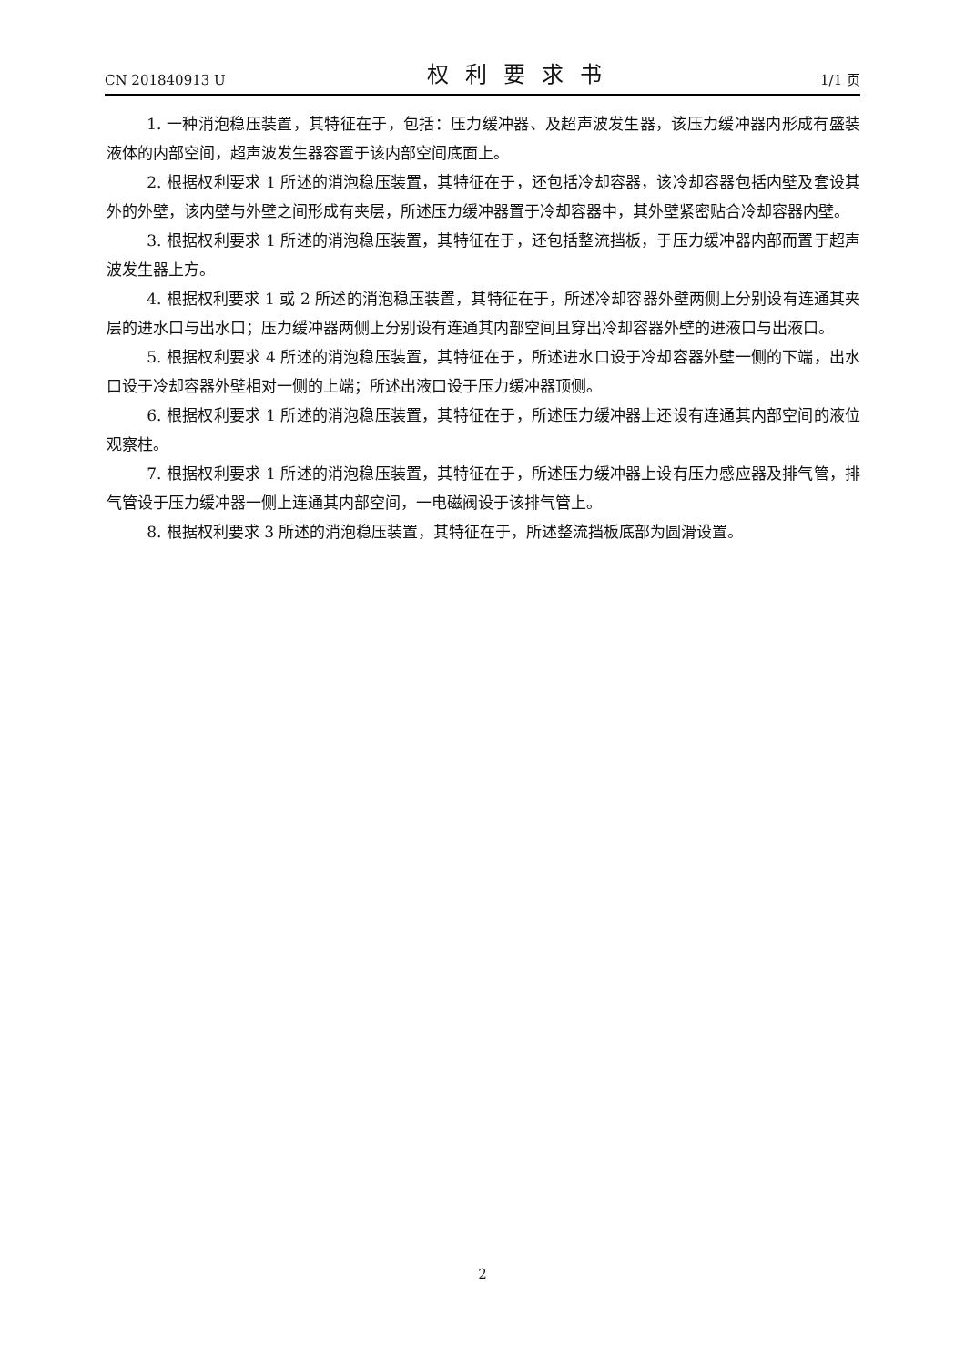CN 201840913 U 权利要求书 1/1 页
1. 一种消泡稳压装置，其特征在于，包括：压力缓冲器、及超声波发生器，该压力缓冲器内形成有盛装液体的内部空间，超声波发生器容置于该内部空间底面上。
2. 根据权利要求 1 所述的消泡稳压装置，其特征在于，还包括冷却容器，该冷却容器包括内壁及套设其外的外壁，该内壁与外壁之间形成有夹层，所述压力缓冲器置于冷却容器中，其外壁紧密贴合冷却容器内壁。
3. 根据权利要求 1 所述的消泡稳压装置，其特征在于，还包括整流挡板，于压力缓冲器内部而置于超声波发生器上方。
4. 根据权利要求 1 或 2 所述的消泡稳压装置，其特征在于，所述冷却容器外壁两侧上分别设有连通其夹层的进水口与出水口；压力缓冲器两侧上分别设有连通其内部空间且穿出冷却容器外壁的进液口与出液口。
5. 根据权利要求 4 所述的消泡稳压装置，其特征在于，所述进水口设于冷却容器外壁一侧的下端，出水口设于冷却容器外壁相对一侧的上端；所述出液口设于压力缓冲器顶侧。
6. 根据权利要求 1 所述的消泡稳压装置，其特征在于，所述压力缓冲器上还设有连通其内部空间的液位观察柱。
7. 根据权利要求 1 所述的消泡稳压装置，其特征在于，所述压力缓冲器上设有压力感应器及排气管，排气管设于压力缓冲器一侧上连通其内部空间，一电磁阀设于该排气管上。
8. 根据权利要求 3 所述的消泡稳压装置，其特征在于，所述整流挡板底部为圆滑设置。
2